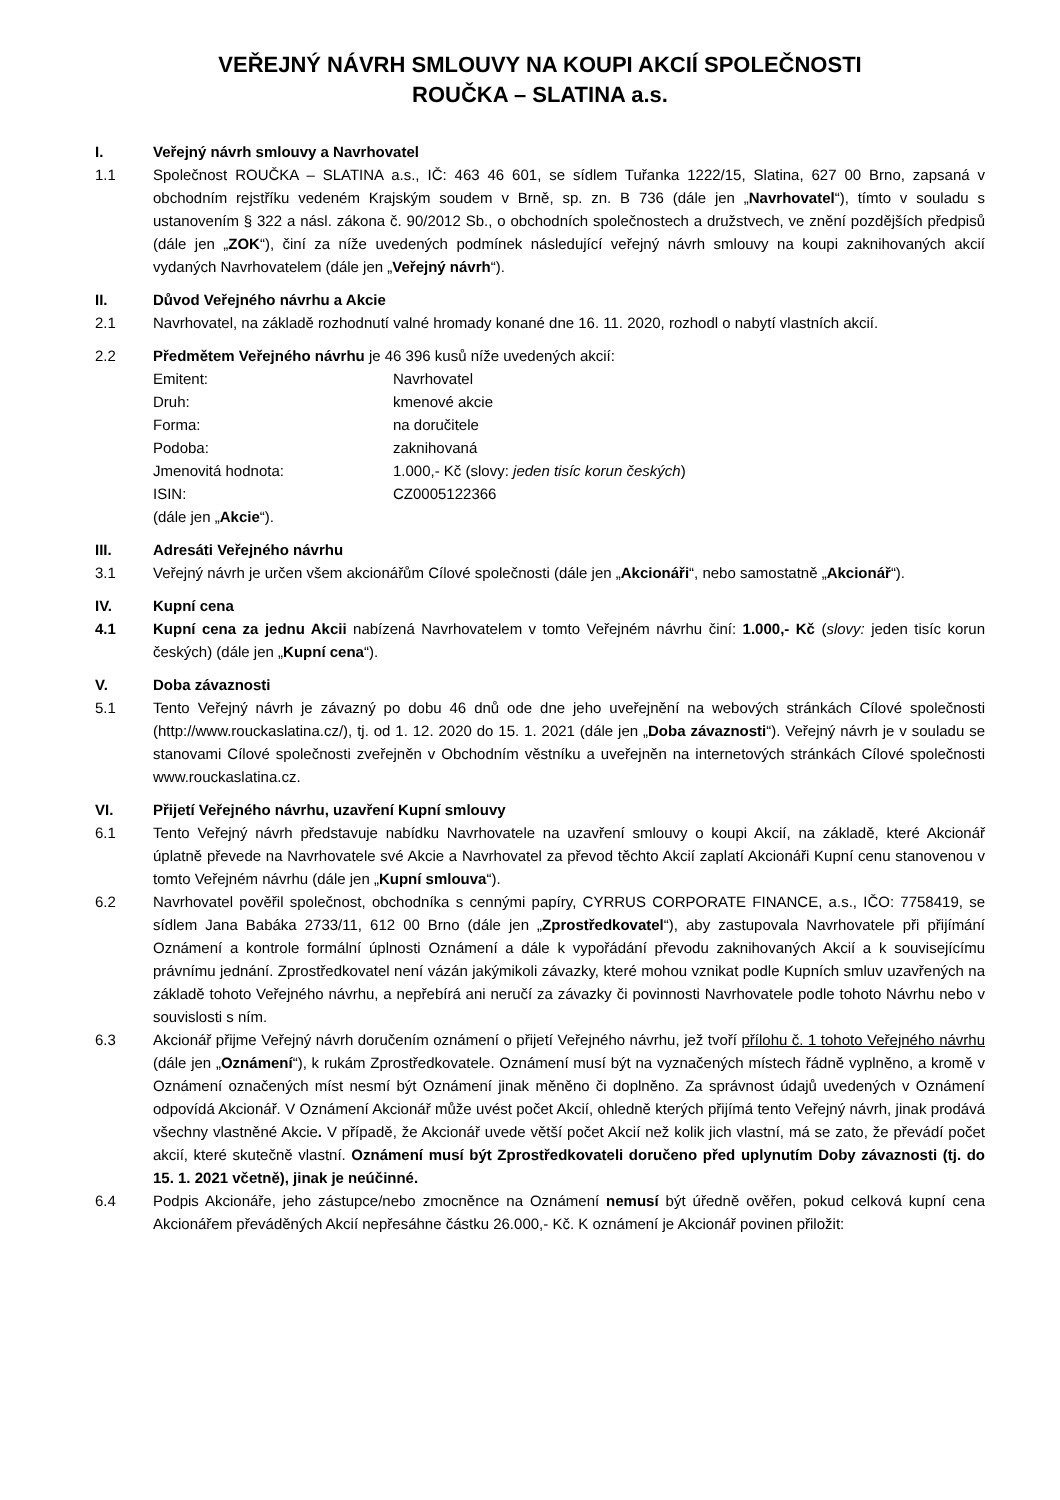VEŘEJNÝ NÁVRH SMLOUVY NA KOUPI AKCIÍ SPOLEČNOSTI
ROUČKA – SLATINA a.s.
I. Veřejný návrh smlouvy a Navrhovatel
1.1 Společnost ROUČKA – SLATINA a.s., IČ: 463 46 601, se sídlem Tuřanka 1222/15, Slatina, 627 00 Brno, zapsaná v obchodním rejstříku vedeném Krajským soudem v Brně, sp. zn. B 736 (dále jen „Navrhovatel“), tímto v souladu s ustanovením § 322 a násl. zákona č. 90/2012 Sb., o obchodních společnostech a družstvech, ve znění pozdějších předpisů (dále jen „ZOK“), činí za níže uvedených podmínek následující veřejný návrh smlouvy na koupi zaknihovaných akcií vydaných Navrhovatelem (dále jen „Veřejný návrh“).
II. Důvod Veřejného návrhu a Akcie
2.1 Navrhovatel, na základě rozhodnutí valné hromady konané dne 16. 11. 2020, rozhodl o nabytí vlastních akcií.
2.2 Předmětem Veřejného návrhu je 46 396 kusů níže uvedených akcií:
Emitent: Navrhovatel
Druh: kmenové akcie
Forma: na doručitele
Podoba: zaknihovaná
Jmenovitá hodnota: 1.000,- Kč (slovy: jeden tisíc korun českých)
ISIN: CZ0005122366
(dále jen „Akcie“).
III. Adresáti Veřejného návrhu
3.1 Veřejný návrh je určen všem akcionářům Cílové společnosti (dále jen „Akcionáři“, nebo samostatně „Akcionář“).
IV. Kupní cena
4.1 Kupní cena za jednu Akcii nabízená Navrhovatelem v tomto Veřejném návrhu činí: 1.000,- Kč (slovy: jeden tisíc korun českých) (dále jen „Kupní cena“).
V. Doba závaznosti
5.1 Tento Veřejný návrh je závazný po dobu 46 dnů ode dne jeho uveřejnění na webových stránkách Cílové společnosti (http://www.rouckaslatina.cz/), tj. od 1. 12. 2020 do 15. 1. 2021 (dále jen „Doba závaznosti“). Veřejný návrh je v souladu se stanovami Cílové společnosti zveřejněn v Obchodním věstníku a uveřejněn na internetových stránkách Cílové společnosti www.rouckaslatina.cz.
VI. Přijetí Veřejného návrhu, uzavření Kupní smlouvy
6.1 Tento Veřejný návrh představuje nabídku Navrhovatele na uzavření smlouvy o koupi Akcií, na základě, které Akcionář úplatně převede na Navrhovatele své Akcie a Navrhovatel za převod těchto Akcií zaplatí Akcionáři Kupní cenu stanovenou v tomto Veřejném návrhu (dále jen „Kupní smlouva“).
6.2 Navrhovatel pověřil společnost, obchodníka s cennými papíry, CYRRUS CORPORATE FINANCE, a.s., IČO: 7758419, se sídlem Jana Babáka 2733/11, 612 00 Brno (dále jen „Zprostředkovatel“), aby zastupovala Navrhovatele při přijímání Oznámení a kontrole formální úplnosti Oznámení a dále k vypořádání převodu zaknihovaných Akcií a k souvisejícímu právnímu jednání. Zprostředkovatel není vázán jakýmikoli závazky, které mohou vznikat podle Kupních smluv uzavřených na základě tohoto Veřejného návrhu, a nepřebírá ani neručí za závazky či povinnosti Navrhovatele podle tohoto Návrhu nebo v souvislosti s ním.
6.3 Akcionář přijme Veřejný návrh doručením oznámení o přijetí Veřejného návrhu, jež tvoří přílohu č. 1 tohoto Veřejného návrhu (dále jen „Oznámení“), k rukám Zprostředkovatele. Oznámení musí být na vyznačených místech řádně vyplněno, a kromě v Oznámení označených míst nesmí být Oznámení jinak měněno či doplněno. Za správnost údajů uvedených v Oznámení odpovídá Akcionář. V Oznámení Akcionář může uvést počet Akcií, ohledně kterých přijímá tento Veřejný návrh, jinak prodává všechny vlastněné Akcie. V případě, že Akcionář uvede větší počet Akcií než kolik jich vlastní, má se zato, že převádí počet akcií, které skutečně vlastní. Oznámení musí být Zprostředkovateli doručeno před uplynutím Doby závaznosti (tj. do 15. 1. 2021 včetně), jinak je neúčinné.
6.4 Podpis Akcionáře, jeho zástupce/nebo zmocněnce na Oznámení nemusí být úředně ověřen, pokud celková kupní cena Akcionářem převáděných Akcií nepřesáhne částku 26.000,- Kč. K oznámení je Akcionář povinen přiložit: